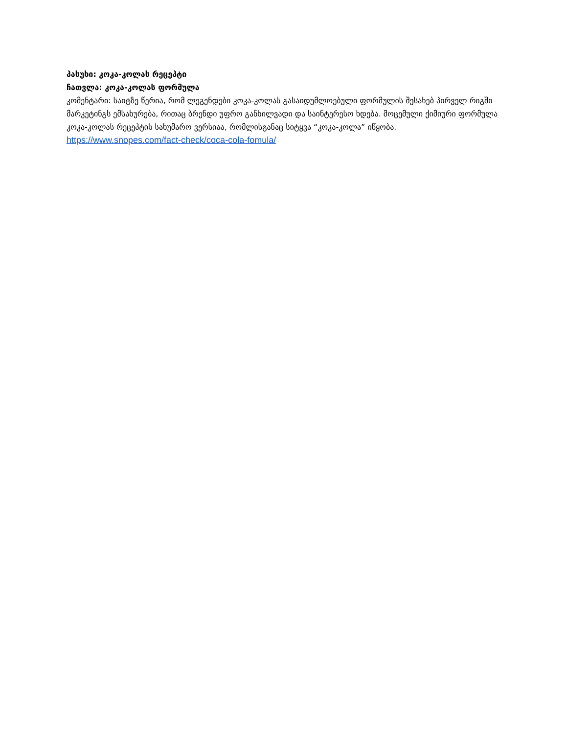პასუხი: კოკა-კოლას რეცეპტი
ჩათვლა: კოკა-კოლას ფორმულა
კომენტარი: საიტზე წერია, რომ ლეგენდები კოკა-კოლას გასაიდუმლოებული ფორმულის შესახებ პირველ რიგში მარკეტინგს ემსახურება, რითაც ბრენდი უფრო განხილვადი და საინტერესო ხდება. მოცემული ქიმიური ფორმულა კოკა-კოლას რეცეპტის სახუმარო ვერსიაა, რომლისგანაც სიტყვა “კოკა-კოლა” იწყობა.
https://www.snopes.com/fact-check/coca-cola-fomula/